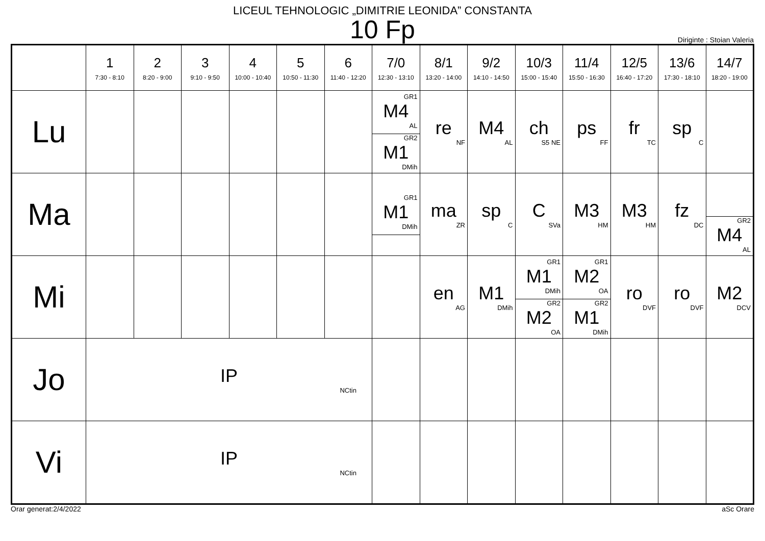LICEUL TEHNOLOGIC „DIMITRIE LEONIDA” CONSTANTA
10 Fp
Diriginte : Stoian Valeria
| | 1 7:30 - 8:10 | 2 8:20 - 9:00 | 3 9:10 - 9:50 | 4 10:00 - 10:40 | 5 10:50 - 11:30 | 6 11:40 - 12:20 | 7/0 12:30 - 13:10 | 8/1 13:20 - 14:00 | 9/2 14:10 - 14:50 | 10/3 15:00 - 15:40 | 11/4 15:50 - 16:30 | 12/5 16:40 - 17:20 | 13/6 17:30 - 18:10 | 14/7 18:20 - 19:00 |
| --- | --- | --- | --- | --- | --- | --- | --- | --- | --- | --- | --- | --- | --- | --- |
| Lu | | | | | | | GR1 M4 AL GR2 M1 DMih | re NF | M4 AL | ch S5 NE | ps FF | fr TC | sp C | |
| Ma | | | | | | | GR1 M1 DMih | ma ZR | sp C | C SVa | M3 HM | M3 HM | fz DC | GR2 M4 AL |
| Mi | | | | | | | | en AG | M1 DMih | GR1 M1 DMih GR2 M2 OA | GR1 M2 OA GR2 M1 DMih | ro DVF | ro DVF | M2 DCV |
| Jo | IP NCtin | | | | | | | | | | | | | |
| Vi | IP NCtin | | | | | | | | | | | | | |
Orar generat:2/4/2022 aSc Orare